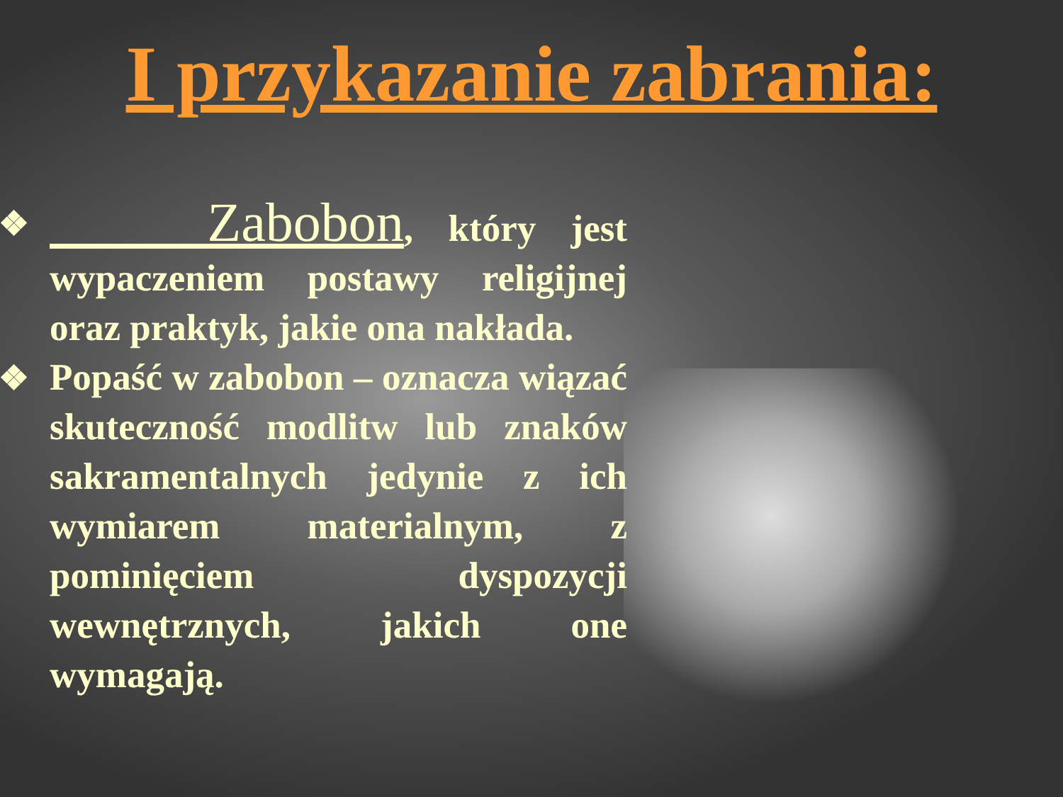I przykazanie zabrania:
❖ Zabobon, który jest wypaczeniem postawy religijnej oraz praktyk, jakie ona nakłada.
❖ Popaść w zabobon – oznacza wiązać skuteczność modlitw lub znaków sakramentalnych jedynie z ich wymiarem materialnym, z pominięciem dyspozycji wewnętrznych, jakich one wymagają.